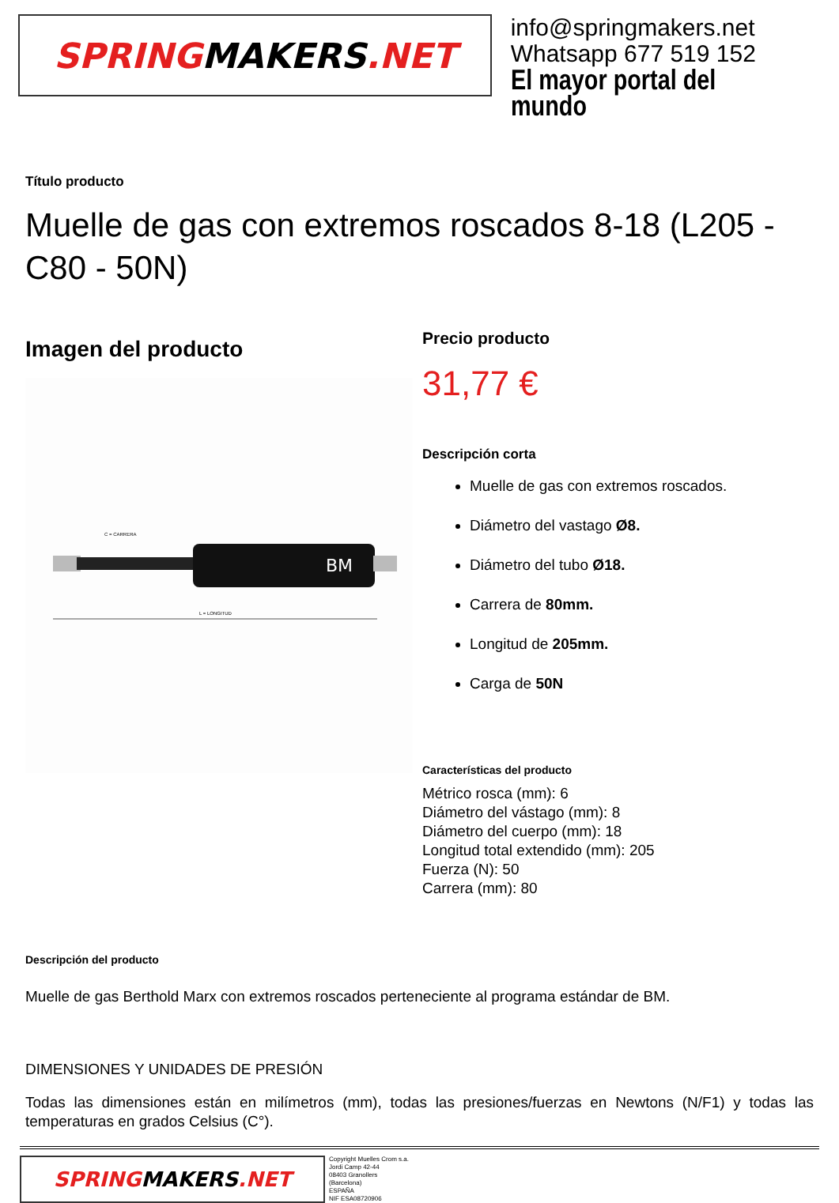SPRING MAKERS.NET
info@springmakers.net
Whatsapp 677 519 152
El mayor portal del mundo
Título producto
Muelle de gas con extremos roscados 8-18 (L205 - C80 - 50N)
Imagen del producto
BM
L = LONGITUD
C = CARRERA
Precio producto
31,77 €
Descripción corta
Muelle de gas con extremos roscados.
Diámetro del vastago Ø8.
Diámetro del tubo Ø18.
Carrera de 80mm.
Longitud de 205mm.
Carga de 50N
Características del producto
Métrico rosca (mm): 6
Diámetro del vástago (mm): 8
Diámetro del cuerpo (mm): 18
Longitud total extendido (mm): 205
Fuerza (N): 50
Carrera (mm): 80
Descripción del producto
Muelle de gas Berthold Marx con extremos roscados perteneciente al programa estándar de BM.
DIMENSIONES Y UNIDADES DE PRESIÓN
Todas las dimensiones están en milímetros (mm), todas las presiones/fuerzas en Newtons (N/F1) y todas las temperaturas en grados Celsius (C°).
SPRING MAKERS.NET
Copyright Muelles Crom s.a.
Jordi Camp 42-44
08403 Granollers
(Barcelona)
ESPAÑA
NIF ESA08720906